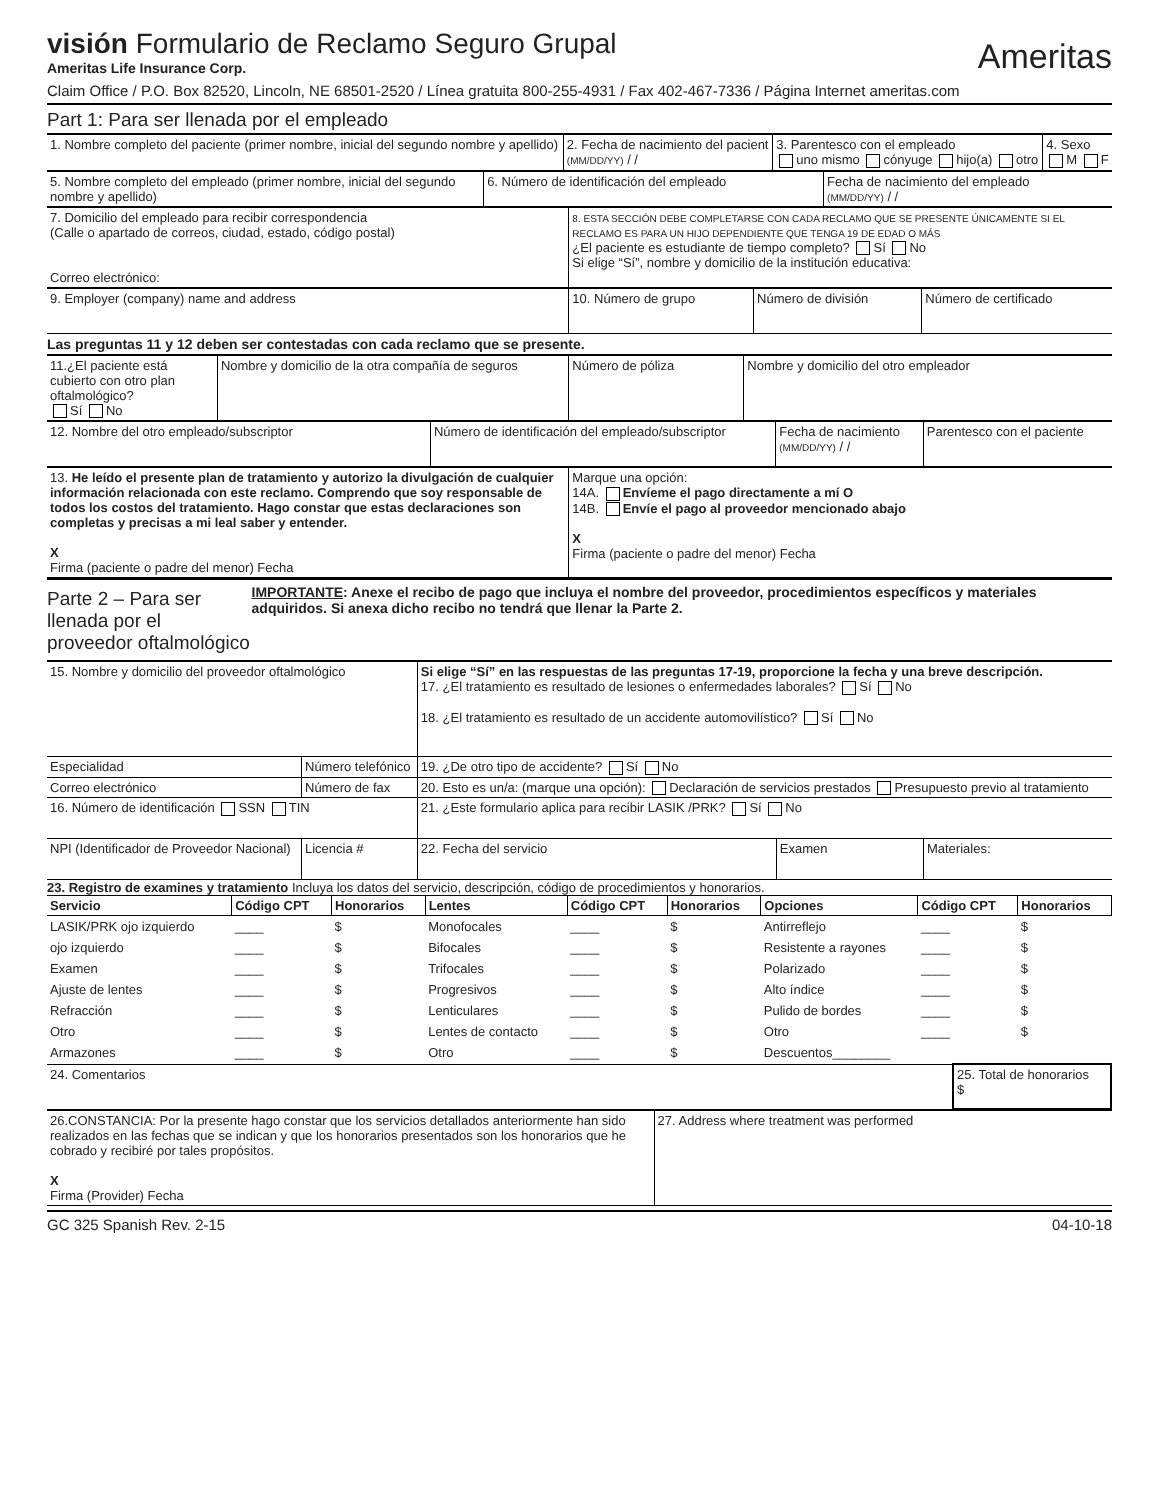visión Formulario de Reclamo Seguro Grupal
Ameritas Life Insurance Corp.
Ameritas
Claim Office / P.O. Box 82520, Lincoln, NE 68501-2520 / Línea gratuita 800-255-4931 / Fax 402-467-7336 / Página Internet ameritas.com
Part 1: Para ser llenada por el empleado
| 1. Nombre completo del paciente (primer nombre, inicial del segundo nombre y apellido) | 2. Fecha de nacimiento del pacient (MM/DD/YY) / / | 3. Parentesco con el empleado uno mismo cónyuge hijo(a) otro | 4. Sexo M F |
| 5. Nombre completo del empleado (primer nombre, inicial del segundo nombre y apellido) | 6. Número de identificación del empleado | Fecha de nacimiento del empleado (MM/DD/YY) / / |
| 7. Domicilio del empleado para recibir correspondencia (Calle o apartado de correos, ciudad, estado, código postal) Correo electrónico: | 8. ESTA SECCIÓN DEBE COMPLETARSE CON CADA RECLAMO QUE SE PRESENTE ÚNICAMENTE SI EL RECLAMO ES PARA UN HIJO DEPENDIENTE QUE TENGA 19 DE EDAD O MÁS ¿El paciente es estudiante de tiempo completo? Sí No Si elige “Sí”, nombre y domicilio de la institución educativa: |
| 9. Employer (company) name and address | 10. Número de grupo | Número de división | Número de certificado |
Las preguntas 11 y 12 deben ser contestadas con cada reclamo que se presente.
| 11.¿El paciente está cubierto con otro plan oftalmológico? Sí No | Nombre y domicilio de la otra compañía de seguros | Número de póliza | Nombre y domicilio del otro empleador |
| 12. Nombre del otro empleado/subscriptor | Número de identificación del empleado/subscriptor | Fecha de nacimiento (MM/DD/YY) / / | Parentesco con el paciente |
| 13. He leído el presente plan de tratamiento y autorizo la divulgación de cualquier información relacionada con este reclamo. Comprendo que soy responsable de todos los costos del tratamiento. Hago constar que estas declaraciones son completas y precisas a mi leal saber y entender. X Firma (paciente o padre del menor) Fecha | Marque una opción: 14A. Envíeme el pago directamente a mí O 14B. Envíe el pago al proveedor mencionado abajo X Firma (paciente o padre del menor) Fecha |
Parte 2 – Para ser llenada por el proveedor oftalmológico
IMPORTANTE: Anexe el recibo de pago que incluya el nombre del proveedor, procedimientos específicos y materiales adquiridos. Si anexa dicho recibo no tendrá que llenar la Parte 2.
| 15. Nombre y domicilio del proveedor oftalmológico | | Si elige “Sí” en las respuestas de las preguntas 17-19, proporcione la fecha y una breve descripción. 17. ¿El tratamiento es resultado de lesiones o enfermedades laborales? Sí No 18. ¿El tratamiento es resultado de un accidente automovilístico? Sí No | | |
| Especialidad | Número telefónico | 19. ¿De otro tipo de accidente? Sí No | | |
| Correo electrónico | Número de fax | 20. Esto es un/a: (marque una opción): Declaración de servicios prestados Presupuesto previo al tratamiento | | |
| 16. Número de identificación SSN TIN | | 21. ¿Este formulario aplica para recibir LASIK /PRK? Sí No | | |
| NPI (Identificador de Proveedor Nacional) | Licencia # | 22. Fecha del servicio | Examen | Materiales: |
23. Registro de examines y tratamiento Incluya los datos del servicio, descripción, código de procedimientos y honorarios.
| Servicio | Código CPT | Honorarios | Lentes | Código CPT | Honorarios | Opciones | Código CPT | Honorarios |
| --- | --- | --- | --- | --- | --- | --- | --- | --- |
| LASIK/PRK ojo izquierdo | ____ | $ | Monofocales | ____ | $ | Antirreflejo | ____ | $ |
| ojo izquierdo | ____ | $ | Bifocales | ____ | $ | Resistente a rayones | ____ | $ |
| Examen | ____ | $ | Trifocales | ____ | $ | Polarizado | ____ | $ |
| Ajuste de lentes | ____ | $ | Progresivos | ____ | $ | Alto índice | ____ | $ |
| Refracción | ____ | $ | Lenticulares | ____ | $ | Pulido de bordes | ____ | $ |
| Otro | ____ | $ | Lentes de contacto | ____ | $ | Otro | ____ | $ |
| Armazones | ____ | $ | Otro | ____ | $ | Descuentos________ | | |
| 24. Comentarios | 25. Total de honorarios $ |
| 26.CONSTANCIA: Por la presente hago constar que los servicios detallados anteriormente han sido realizados en las fechas que se indican y que los honorarios presentados son los honorarios que he cobrado y recibiré por tales propósitos. X Firma (Provider) Fecha | 27. Address where treatment was performed |
GC 325 Spanish Rev. 2-15 04-10-18